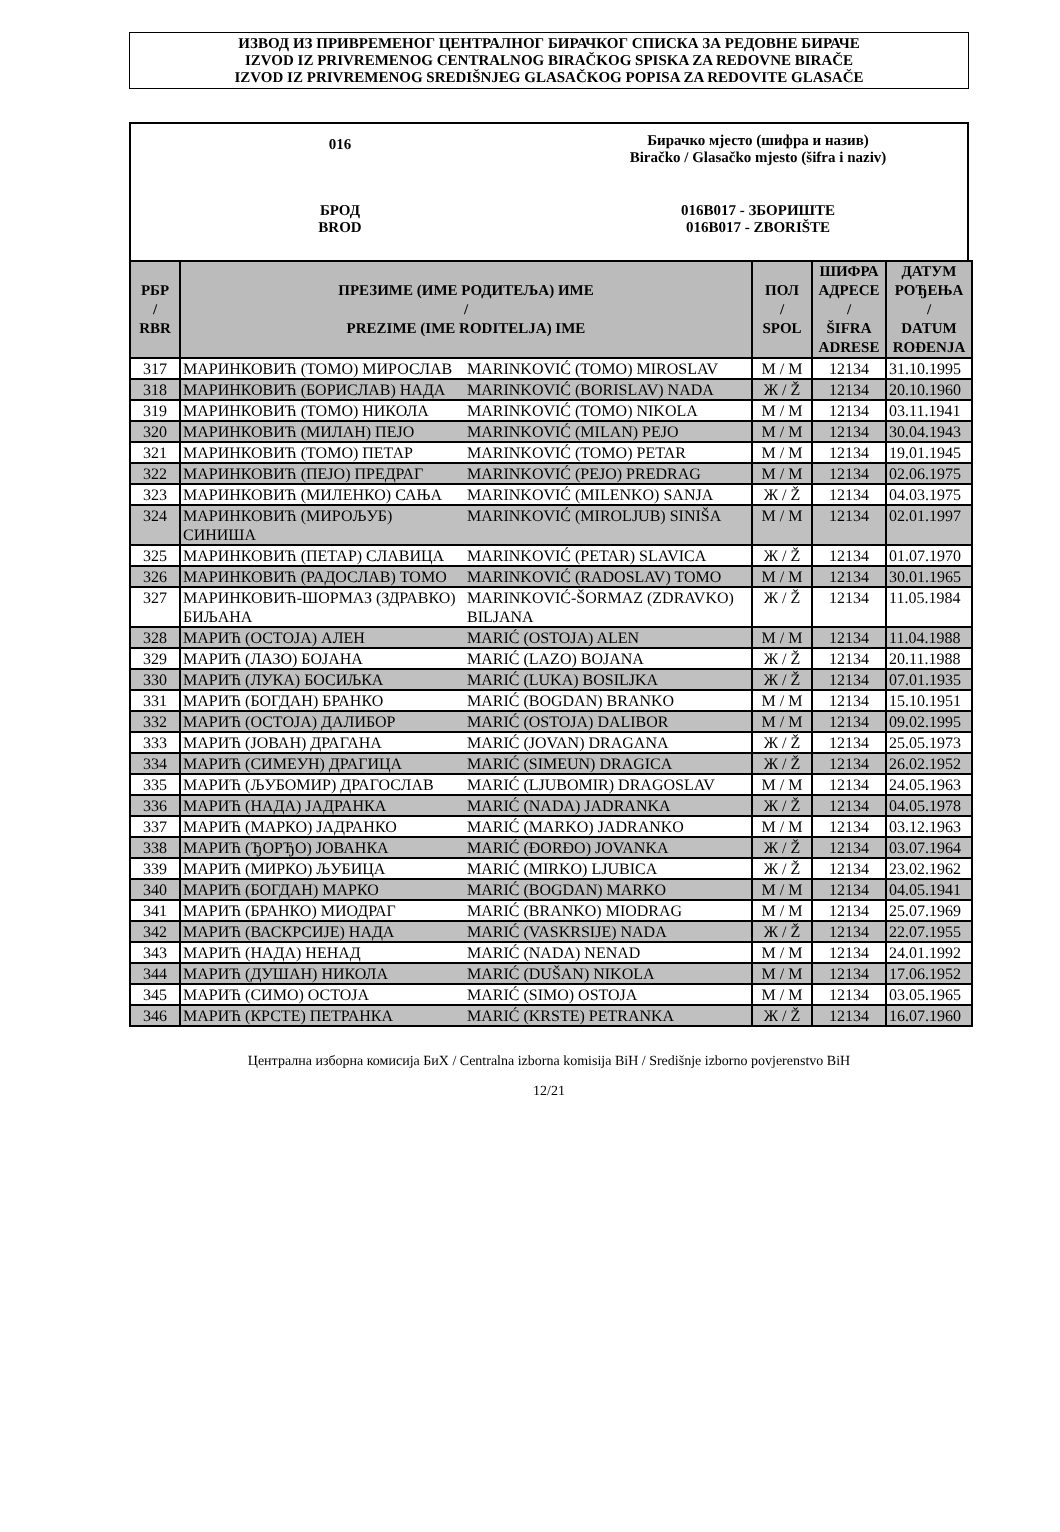ИЗВОД ИЗ ПРИВРЕМЕНОГ ЦЕНТРАЛНОГ БИРАЧКОГ СПИСКА ЗА РЕДОВНЕ БИРАЧЕ
IZVOD IZ PRIVREMENOG CENTRALNOG BIRAČKOG SPISKA ZA REDOVNE BIRAČE
IZVOD IZ PRIVREMENOG SREDIŠNJEG GLASAČKOG POPISA ZA REDOVITE GLASAČE
016
Бирачко мјесто (шифра и назив)
Biračko / Glasačko mjesto (šifra i naziv)
БРОД
BROD
016B017 - ЗБОРИШТЕ
016B017 - ZBORIŠTE
| РБР / RBR | ПРЕЗИМЕ (ИМЕ РОДИТЕЉА) ИМЕ / PREZIME (IME RODITELJA) IME | | ПОЛ / SPOL | ШИФРА АДРЕСЕ / ŠIFRA ADRESE | ДАТУМ РОЂЕЊА / DATUM ROĐENJA |
| --- | --- | --- | --- | --- | --- |
| 317 | МАРИНКОВИЋ (ТОМО) МИРОСЛАВ | MARINKOVIĆ (TOMO) MIROSLAV | М / M | 12134 | 31.10.1995 |
| 318 | МАРИНКОВИЋ (БОРИСЛАВ) НАДА | MARINKOVIĆ (BORISLAV) NADA | Ж / Ž | 12134 | 20.10.1960 |
| 319 | МАРИНКОВИЋ (ТОМО) НИКОЛА | MARINKOVIĆ (TOMO) NIKOLA | М / M | 12134 | 03.11.1941 |
| 320 | МАРИНКОВИЋ (МИЛАН) ПЕЈО | MARINKOVIĆ (MILAN) PEJO | М / M | 12134 | 30.04.1943 |
| 321 | МАРИНКОВИЋ (ТОМО) ПЕТАР | MARINKOVIĆ (TOMO) PETAR | М / M | 12134 | 19.01.1945 |
| 322 | МАРИНКОВИЋ (ПЕЈО) ПРЕДРАГ | MARINKOVIĆ (PEJO) PREDRAG | М / M | 12134 | 02.06.1975 |
| 323 | МАРИНКОВИЋ (МИЛЕНКО) САЊА | MARINKOVIĆ (MILENKO) SANJA | Ж / Ž | 12134 | 04.03.1975 |
| 324 | МАРИНКОВИЋ (МИРОЉУБ) СИНИША | MARINKOVIĆ (MIROLJUB) SINIŠA | М / M | 12134 | 02.01.1997 |
| 325 | МАРИНКОВИЋ (ПЕТАР) СЛАВИЦА | MARINKOVIĆ (PETAR) SLAVICA | Ж / Ž | 12134 | 01.07.1970 |
| 326 | МАРИНКОВИЋ (РАДОСЛАВ) ТОМО | MARINKOVIĆ (RADOSLAV) TOMO | М / M | 12134 | 30.01.1965 |
| 327 | МАРИНКОВИЋ-ШОРМАЗ (ЗДРАВКО) БИЉАНА | MARINKOVIĆ-ŠORMAZ (ZDRAVKO) BILJANA | Ж / Ž | 12134 | 11.05.1984 |
| 328 | МАРИЋ (ОСТОЈА) АЛЕН | MARIĆ (OSTOJA) ALEN | М / M | 12134 | 11.04.1988 |
| 329 | МАРИЋ (ЛАЗО) БОЈАНА | MARIĆ (LAZO) BOJANA | Ж / Ž | 12134 | 20.11.1988 |
| 330 | МАРИЋ (ЛУКА) БОСИЉКА | MARIĆ (LUKA) BOSILJKA | Ж / Ž | 12134 | 07.01.1935 |
| 331 | МАРИЋ (БОГДАН) БРАНКО | MARIĆ (BOGDAN) BRANKO | М / M | 12134 | 15.10.1951 |
| 332 | МАРИЋ (ОСТОЈА) ДАЛИБОР | MARIĆ (OSTOJA) DALIBOR | М / M | 12134 | 09.02.1995 |
| 333 | МАРИЋ (ЈОВАН) ДРАГАНА | MARIĆ (JOVAN) DRAGANA | Ж / Ž | 12134 | 25.05.1973 |
| 334 | МАРИЋ (СИМЕУН) ДРАГИЦА | MARIĆ (SIMEUN) DRAGICA | Ж / Ž | 12134 | 26.02.1952 |
| 335 | МАРИЋ (ЉУБОМИР) ДРАГОСЛАВ | MARIĆ (LJUBOMIR) DRAGOSLAV | М / M | 12134 | 24.05.1963 |
| 336 | МАРИЋ (НАДА) ЈАДРАНКА | MARIĆ (NADA) JADRANKA | Ж / Ž | 12134 | 04.05.1978 |
| 337 | МАРИЋ (МАРКО) ЈАДРАНКО | MARIĆ (MARKO) JADRANKO | М / M | 12134 | 03.12.1963 |
| 338 | МАРИЋ (ЂОРЂО) ЈОВАНКА | MARIĆ (ĐORĐO) JOVANKA | Ж / Ž | 12134 | 03.07.1964 |
| 339 | МАРИЋ (МИРКО) ЉУБИЦА | MARIĆ (MIRKO) LJUBICA | Ж / Ž | 12134 | 23.02.1962 |
| 340 | МАРИЋ (БОГДАН) МАРКО | MARIĆ (BOGDAN) MARKO | М / M | 12134 | 04.05.1941 |
| 341 | МАРИЋ (БРАНКО) МИОДРАГ | MARIĆ (BRANKO) MIODRAG | М / M | 12134 | 25.07.1969 |
| 342 | МАРИЋ (ВАСКРСИЈЕ) НАДА | MARIĆ (VASKRSIJE) NADA | Ж / Ž | 12134 | 22.07.1955 |
| 343 | МАРИЋ (НАДА) НЕНАД | MARIĆ (NADA) NENAD | М / M | 12134 | 24.01.1992 |
| 344 | МАРИЋ (ДУШАН) НИКОЛА | MARIĆ (DUŠAN) NIKOLA | М / M | 12134 | 17.06.1952 |
| 345 | МАРИЋ (СИМО) ОСТОЈА | MARIĆ (SIMO) OSTOJA | М / M | 12134 | 03.05.1965 |
| 346 | МАРИЋ (КРСТЕ) ПЕТРАНКА | MARIĆ (KRSTE) PETRANKA | Ж / Ž | 12134 | 16.07.1960 |
Централна изборна комисија БиХ / Centralna izborna komisija BiH / Središnje izborno povjerenstvo BiH
12/21